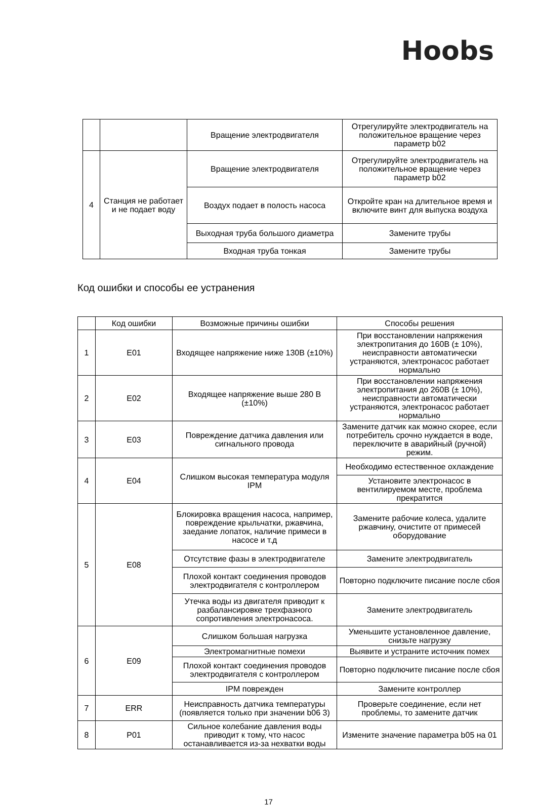Hoobs
| | | Вращение электродвигателя | Отрегулируйте электродвигатель на положительное вращение через параметр b02 |
| 4 | Станция не работает и не подает воду | Вращение электродвигателя | Отрегулируйте электродвигатель на положительное вращение через параметр b02 |
| | | Воздух подает в полость насоса | Откройте кран на длительное время и включите винт для выпуска воздуха |
| | | Выходная труба большого диаметра | Замените трубы |
| | | Входная труба тонкая | Замените трубы |
Код ошибки и способы ее устранения
| | Код ошибки | Возможные причины ошибки | Способы решения |
| --- | --- | --- | --- |
| 1 | E01 | Входящее напряжение ниже 130В (±10%) | При восстановлении напряжения электропитания до 160В (± 10%), неисправности автоматически устраняются, электронасос работает нормально |
| 2 | E02 | Входящее напряжение выше 280 В (±10%) | При восстановлении напряжения электропитания до 260В (± 10%), неисправности автоматически устраняются, электронасос работает нормально |
| 3 | E03 | Повреждение датчика давления или сигнального провода | Замените датчик как можно скорее, если потребитель срочно нуждается в воде, переключите в аварийный (ручной) режим. |
| 4 | E04 | Слишком высокая температура модуля IPM | Необходимо естественное охлаждение |
| | | | Установите электронасос в вентилируемом месте, проблема прекратится |
| 5 | E08 | Блокировка вращения насоса, например, повреждение крыльчатки, ржавчина, заедание лопаток, наличие примеси в насосе и т.д | Замените рабочие колеса, удалите ржавчину, очистите от примесей оборудование |
| | | Отсутствие фазы в электродвигателе | Замените электродвигатель |
| | | Плохой контакт соединения проводов электродвигателя с контроллером | Повторно подключите писание после сбоя |
| | | Утечка воды из двигателя приводит к разбалансировке трехфазного сопротивления электронасоса. | Замените электродвигатель |
| 6 | E09 | Слишком большая нагрузка | Уменьшите установленное давление, снизьте нагрузку |
| | | Электромагнитные помехи | Выявите и устраните источник помех |
| | | Плохой контакт соединения проводов электродвигателя с контроллером | Повторно подключите писание после сбоя |
| | | IPM поврежден | Замените контроллер |
| 7 | ERR | Неисправность датчика температуры (появляется только при значении b06 3) | Проверьте соединение, если нет проблемы, то замените датчик |
| 8 | P01 | Сильное колебание давления воды приводит к тому, что насос останавливается из-за нехватки воды | Измените значение параметра b05 на 01 |
17